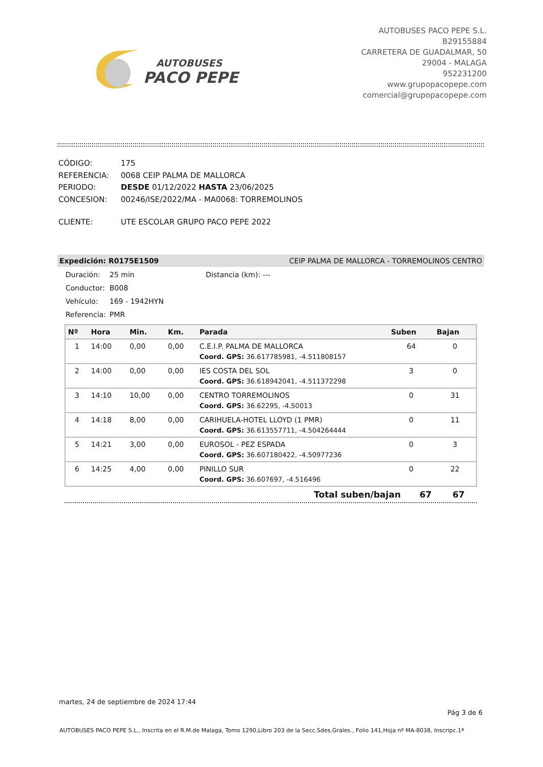AUTOBUSES
PACO PEPE
AUTOBUSES PACO PEPE S.L.
B29155884
CARRETERA DE GUADALMAR, 50
29004 - MALAGA
952231200
www.grupopacopepe.com
comercial@grupopacopepe.com
| CÓDIGO: | 175 |
| REFERENCIA: | 0068 CEIP PALMA DE MALLORCA |
| PERIODO: | DESDE 01/12/2022 HASTA 23/06/2025 |
| CONCESION: | 00246/ISE/2022/MA - MA0068: TORREMOLINOS |
| CLIENTE: | UTE ESCOLAR GRUPO PACO PEPE 2022 |
Expedición: R0175E1509 CEIP PALMA DE MALLORCA - TORREMOLINOS CENTRO
Duración: 25 min Distancia (km): ---
Conductor: B008
Vehículo: 169 - 1942HYN
Referencia: PMR
| Nº | Hora | Min. | Km. | Parada | Suben | Bajan |
| --- | --- | --- | --- | --- | --- | --- |
| 1 | 14:00 | 0,00 | 0,00 | C.E.I.P. PALMA DE MALLORCA | 64 | 0 |
| | | | | Coord. GPS: 36.617785981, -4.511808157 | | |
| 2 | 14:00 | 0,00 | 0,00 | IES COSTA DEL SOL | 3 | 0 |
| | | | | Coord. GPS: 36.618942041, -4.511372298 | | |
| 3 | 14:10 | 10,00 | 0,00 | CENTRO TORREMOLINOS | 0 | 31 |
| | | | | Coord. GPS: 36.62295, -4.50013 | | |
| 4 | 14:18 | 8,00 | 0,00 | CARIHUELA-HOTEL LLOYD (1 PMR) | 0 | 11 |
| | | | | Coord. GPS: 36.613557711, -4.504264444 | | |
| 5 | 14:21 | 3,00 | 0,00 | EUROSOL - PEZ ESPADA | 0 | 3 |
| | | | | Coord. GPS: 36.607180422, -4.50977236 | | |
| 6 | 14:25 | 4,00 | 0,00 | PINILLO SUR | 0 | 22 |
| | | | | Coord. GPS: 36.607697, -4.516496 | | |
| Total suben/bajan | 67 | 67 |
martes, 24 de septiembre de 2024 17:44
Pág 3 de 6
AUTOBUSES PACO PEPE S.L., Inscrita en el R.M.de Malaga, Tomo 1290,Libro 203 de la Secc.Sdes.Grales., Folio 141,Hoja nº MA-8038, Inscripc.1ª